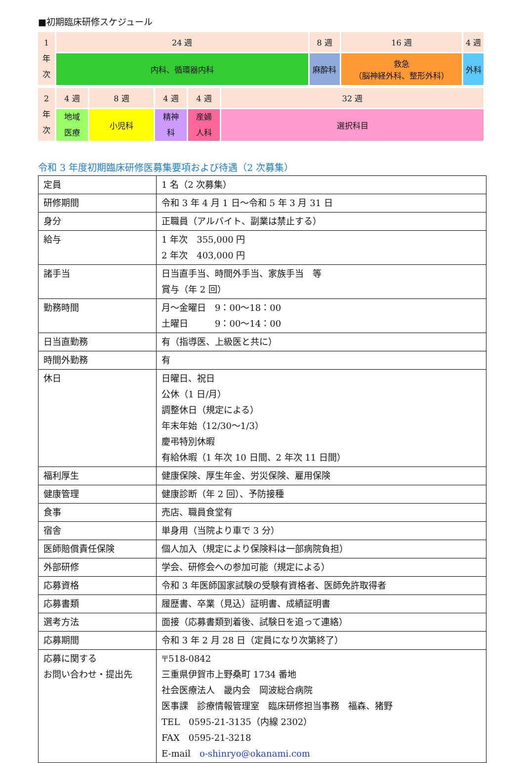■初期臨床研修スケジュール
| 1 年 次 | 24 週 | 8 週 | 16 週 | 4 週 |
| | 内科、循環器内科 | 麻酔科 | 救急 （脳神経外科、整形外科） | 外科 |
| 2 年 次 | 4 週 | 8 週 | 4 週 | 4 週 | 32 週 |
| | 地域 医療 | 小児科 | 精神 科 | 産婦 人科 | 選択科目 |
令和 3 年度初期臨床研修医募集要項および待遇（2 次募集）
| 定員 | 1 名（2 次募集） |
| 研修期間 | 令和 3 年 4 月 1 日～令和 5 年 3 月 31 日 |
| 身分 | 正職員（アルバイト、副業は禁止する） |
| 給与 | 1 年次 355,000 円 2 年次 403,000 円 |
| 諸手当 | 日当直手当、時間外手当、家族手当 等 賞与（年 2 回） |
| 勤務時間 | 月～金曜日 9：00～18：00 土曜日 9：00～14：00 |
| 日当直勤務 | 有（指導医、上級医と共に） |
| 時間外勤務 | 有 |
| 休日 | 日曜日、祝日 公休（1 日/月） 調整休日（規定による） 年末年始（12/30～1/3） 慶弔特別休暇 有給休暇（1 年次 10 日間、2 年次 11 日間） |
| 福利厚生 | 健康保険、厚生年金、労災保険、雇用保険 |
| 健康管理 | 健康診断（年 2 回）、予防接種 |
| 食事 | 売店、職員食堂有 |
| 宿舎 | 単身用（当院より車で 3 分） |
| 医師賠償責任保険 | 個人加入（規定により保険料は一部病院負担） |
| 外部研修 | 学会、研修会への参加可能（規定による） |
| 応募資格 | 令和 3 年医師国家試験の受験有資格者、医師免許取得者 |
| 応募書類 | 履歴書、卒業（見込）証明書、成績証明書 |
| 選考方法 | 面接（応募書類到着後、試験日を追って連絡） |
| 応募期間 | 令和 3 年 2 月 28 日（定員になり次第終了） |
| 応募に関する お問い合わせ・提出先 | 〒518-0842 三重県伊賀市上野桑町 1734 番地 社会医療法人 畿内会 岡波総合病院 医事課 診療情報管理室 臨床研修担当事務 福森、猪野 TEL 0595-21-3135（内線 2302） FAX 0595-21-3218 E-mail o-shinryo@okanami.com |